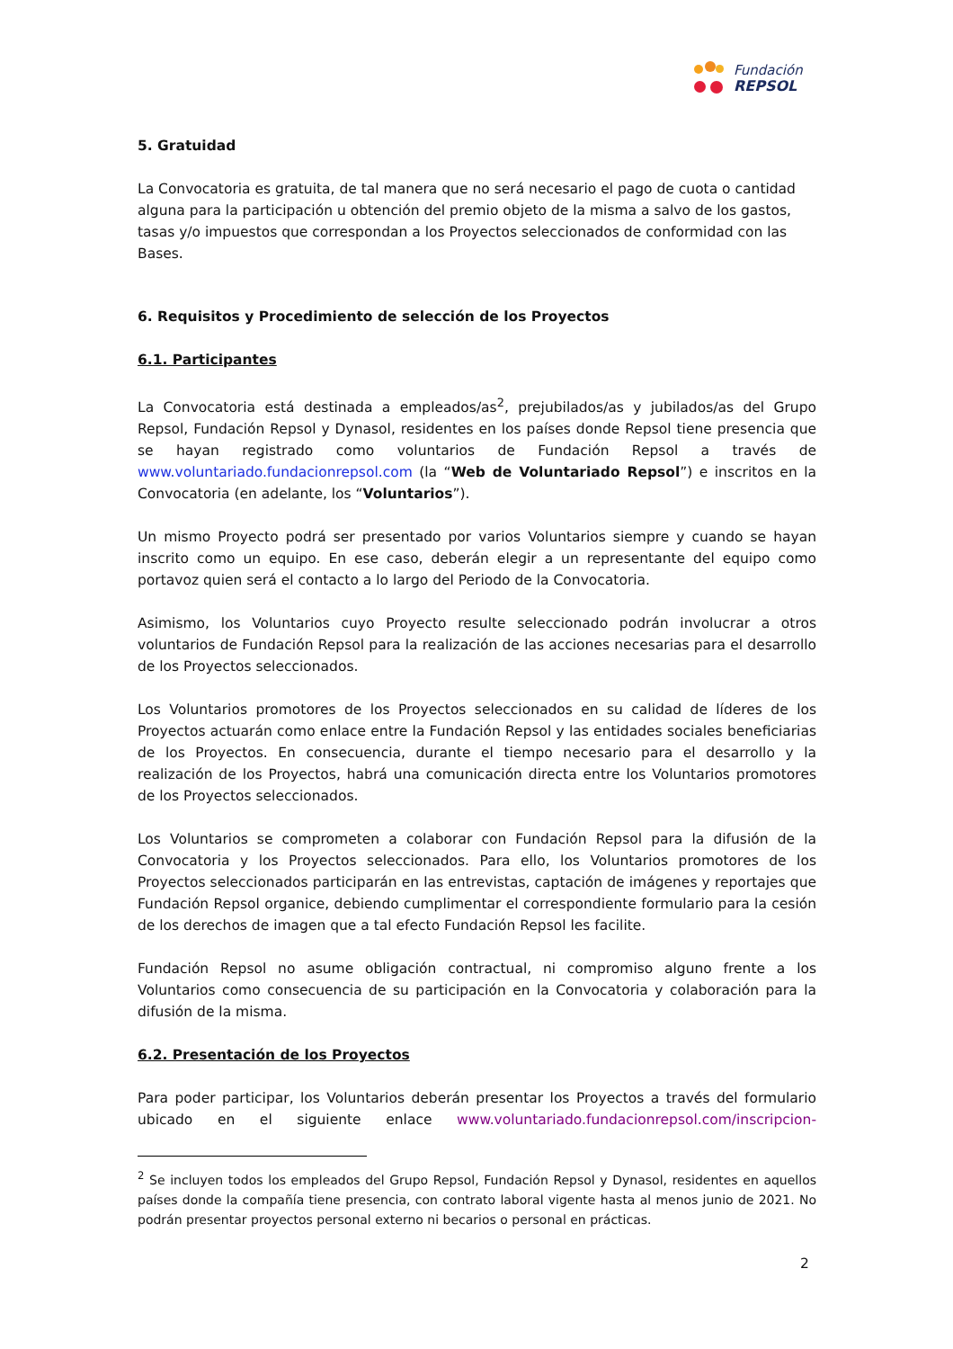Fundación
REPSOL
5. Gratuidad
La Convocatoria es gratuita, de tal manera que no será necesario el pago de cuota o cantidad alguna para la participación u obtención del premio objeto de la misma a salvo de los gastos, tasas y/o impuestos que correspondan a los Proyectos seleccionados de conformidad con las Bases.
6. Requisitos y Procedimiento de selección de los Proyectos
6.1. Participantes
La Convocatoria está destinada a empleados/as<sup>2</sup>, prejubilados/as y jubilados/as del Grupo Repsol, Fundación Repsol y Dynasol, residentes en los países donde Repsol tiene presencia que se hayan registrado como voluntarios de Fundación Repsol a través de www.voluntariado.fundacionrepsol.com (la “Web de Voluntariado Repsol”) e inscritos en la Convocatoria (en adelante, los “Voluntarios”).
Un mismo Proyecto podrá ser presentado por varios Voluntarios siempre y cuando se hayan inscrito como un equipo. En ese caso, deberán elegir a un representante del equipo como portavoz quien será el contacto a lo largo del Periodo de la Convocatoria.
Asimismo, los Voluntarios cuyo Proyecto resulte seleccionado podrán involucrar a otros voluntarios de Fundación Repsol para la realización de las acciones necesarias para el desarrollo de los Proyectos seleccionados.
Los Voluntarios promotores de los Proyectos seleccionados en su calidad de líderes de los Proyectos actuarán como enlace entre la Fundación Repsol y las entidades sociales beneficiarias de los Proyectos. En consecuencia, durante el tiempo necesario para el desarrollo y la realización de los Proyectos, habrá una comunicación directa entre los Voluntarios promotores de los Proyectos seleccionados.
Los Voluntarios se comprometen a colaborar con Fundación Repsol para la difusión de la Convocatoria y los Proyectos seleccionados. Para ello, los Voluntarios promotores de los Proyectos seleccionados participarán en las entrevistas, captación de imágenes y reportajes que Fundación Repsol organice, debiendo cumplimentar el correspondiente formulario para la cesión de los derechos de imagen que a tal efecto Fundación Repsol les facilite.
Fundación Repsol no asume obligación contractual, ni compromiso alguno frente a los Voluntarios como consecuencia de su participación en la Convocatoria y colaboración para la difusión de la misma.
6.2. Presentación de los Proyectos
Para poder participar, los Voluntarios deberán presentar los Proyectos a través del formulario ubicado en el siguiente enlace www.voluntariado.fundacionrepsol.com/inscripcion-
<sup>2</sup> Se incluyen todos los empleados del Grupo Repsol, Fundación Repsol y Dynasol, residentes en aquellos países donde la compañía tiene presencia, con contrato laboral vigente hasta al menos junio de 2021. No podrán presentar proyectos personal externo ni becarios o personal en prácticas.
2